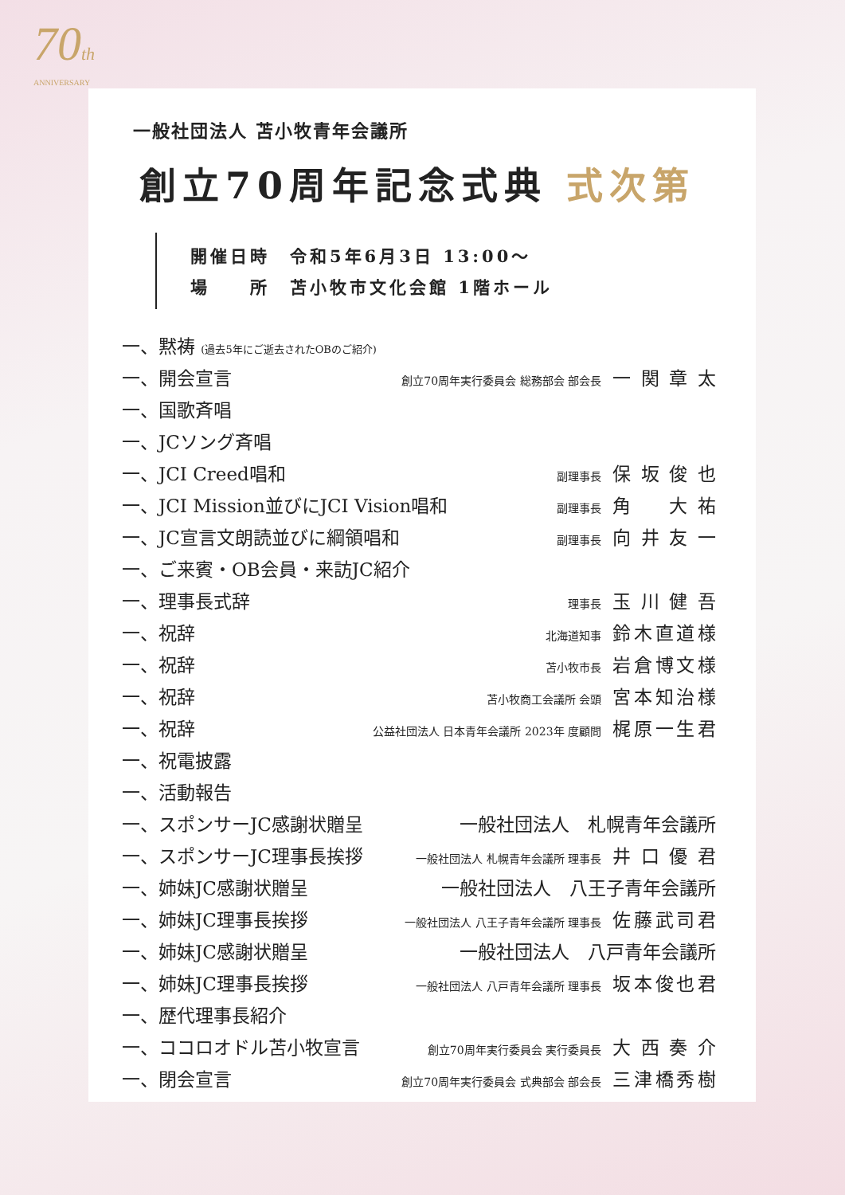70th
ANNIVERSARY
一般社団法人 苫小牧青年会議所
創立70周年記念式典 式次第
開催日時　令和5年6月3日 13:00〜
場　　所　苫小牧市文化会館 1階ホール
一、黙祷 (過去5年にご逝去されたOBのご紹介)
一、開会宣言 創立70周年実行委員会 総務部会 部会長 一関章太
一、国歌斉唱
一、JCソング斉唱
一、JCI Creed唱和 副理事長 保坂俊也
一、JCI Mission並びにJCI Vision唱和 副理事長 角　大祐
一、JC宣言文朗読並びに綱領唱和 副理事長 向井友一
一、ご来賓・OB会員・来訪JC紹介
一、理事長式辞 理事長 玉川健吾
一、祝辞 北海道知事 鈴木直道様
一、祝辞 苫小牧市長 岩倉博文様
一、祝辞 苫小牧商工会議所 会頭 宮本知治様
一、祝辞 公益社団法人 日本青年会議所 2023年 度顧問 梶原一生君
一、祝電披露
一、活動報告
一、スポンサーJC感謝状贈呈 一般社団法人　札幌青年会議所
一、スポンサーJC理事長挨拶 一般社団法人 札幌青年会議所 理事長 井口優君
一、姉妹JC感謝状贈呈 一般社団法人　八王子青年会議所
一、姉妹JC理事長挨拶 一般社団法人 八王子青年会議所 理事長 佐藤武司君
一、姉妹JC感謝状贈呈 一般社団法人　八戸青年会議所
一、姉妹JC理事長挨拶 一般社団法人 八戸青年会議所 理事長 坂本俊也君
一、歴代理事長紹介
一、ココロオドル苫小牧宣言 創立70周年実行委員会 実行委員長 大西奏介
一、閉会宣言 創立70周年実行委員会 式典部会 部会長 三津橋秀樹